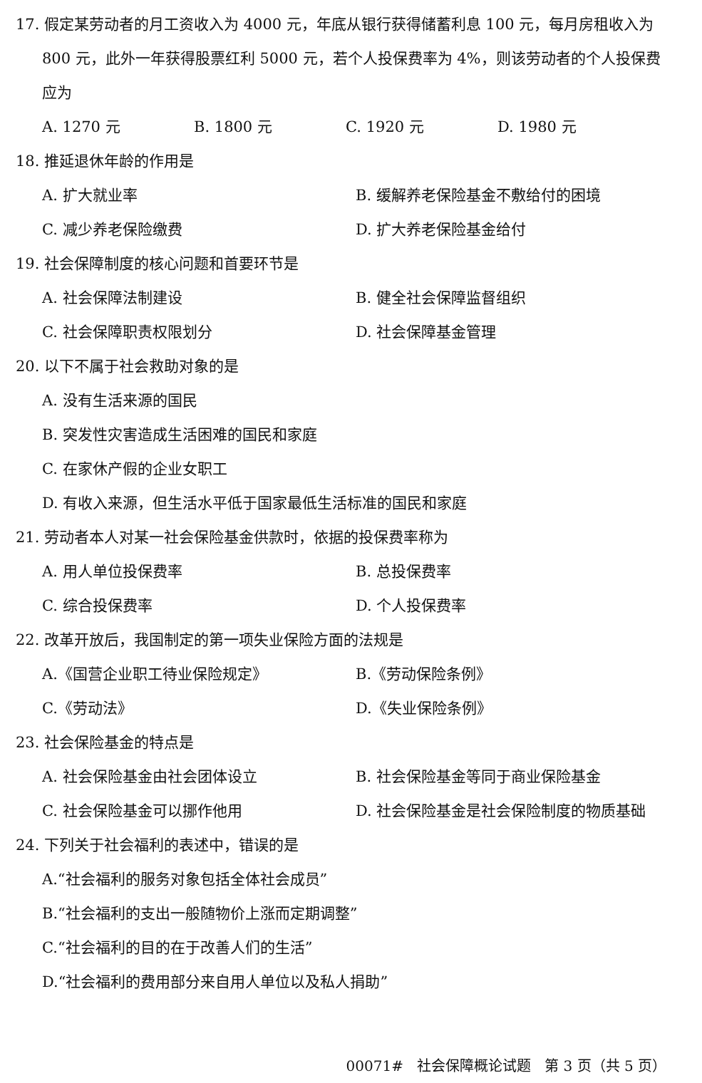17. 假定某劳动者的月工资收入为 4000 元，年底从银行获得储蓄利息 100 元，每月房租收入为
800 元，此外一年获得股票红利 5000 元，若个人投保费率为 4%，则该劳动者的个人投保费
应为
A. 1270 元 B. 1800 元 C. 1920 元 D. 1980 元
18. 推延退休年龄的作用是
A. 扩大就业率 B. 缓解养老保险基金不敷给付的困境
C. 减少养老保险缴费 D. 扩大养老保险基金给付
19. 社会保障制度的核心问题和首要环节是
A. 社会保障法制建设 B. 健全社会保障监督组织
C. 社会保障职责权限划分 D. 社会保障基金管理
20. 以下不属于社会救助对象的是
A. 没有生活来源的国民
B. 突发性灾害造成生活困难的国民和家庭
C. 在家休产假的企业女职工
D. 有收入来源，但生活水平低于国家最低生活标准的国民和家庭
21. 劳动者本人对某一社会保险基金供款时，依据的投保费率称为
A. 用人单位投保费率 B. 总投保费率
C. 综合投保费率 D. 个人投保费率
22. 改革开放后，我国制定的第一项失业保险方面的法规是
A.《国营企业职工待业保险规定》 B.《劳动保险条例》
C.《劳动法》 D.《失业保险条例》
23. 社会保险基金的特点是
A. 社会保险基金由社会团体设立 B. 社会保险基金等同于商业保险基金
C. 社会保险基金可以挪作他用 D. 社会保险基金是社会保险制度的物质基础
24. 下列关于社会福利的表述中，错误的是
A.“社会福利的服务对象包括全体社会成员”
B.“社会福利的支出一般随物价上涨而定期调整”
C.“社会福利的目的在于改善人们的生活”
D.“社会福利的费用部分来自用人单位以及私人捐助”
00071# 社会保障概论试题 第 3 页（共 5 页）